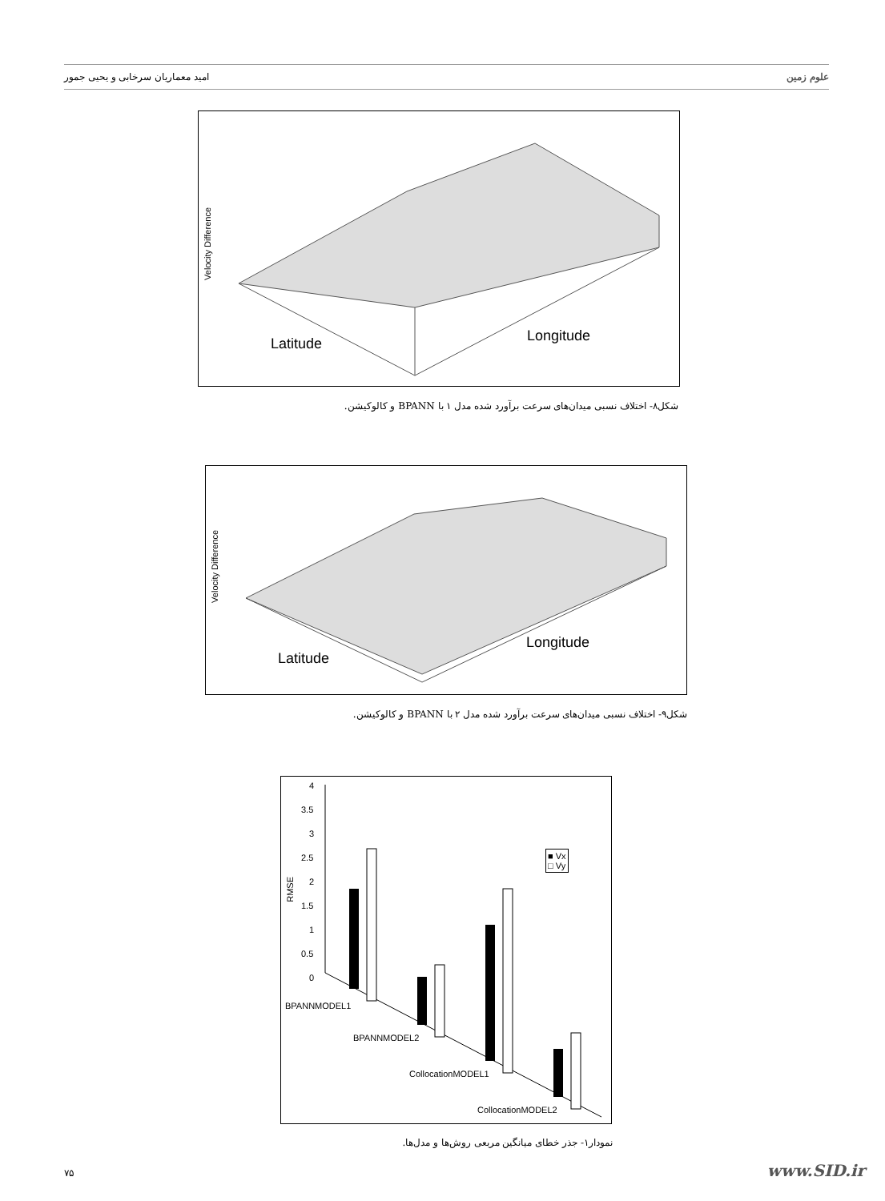امید معماریان سرخابی و یحیی جمور علوم زمین
Velocity Difference
Latitude Longitude
شکل۸- اختلاف نسبی میدان‌های سرعت برآورد شده مدل ۱ با BPANN و کالوکیشن.
Velocity Difference
Latitude
Longitude
شکل۹- اختلاف نسبی میدان‌های سرعت برآورد شده مدل ۲ با BPANN و کالوکیشن.
4
3.5
3
2.5
2
1.5
1
0.5
0
RMSE
■ Vx
□ Vy
BPANNMODEL1
BPANNMODEL2
CollocationMODEL1
CollocationMODEL2
نمودار۱- جذر خطای میانگین مربعی روش‌ها و مدل‌ها.
۷۵ www.SID.ir